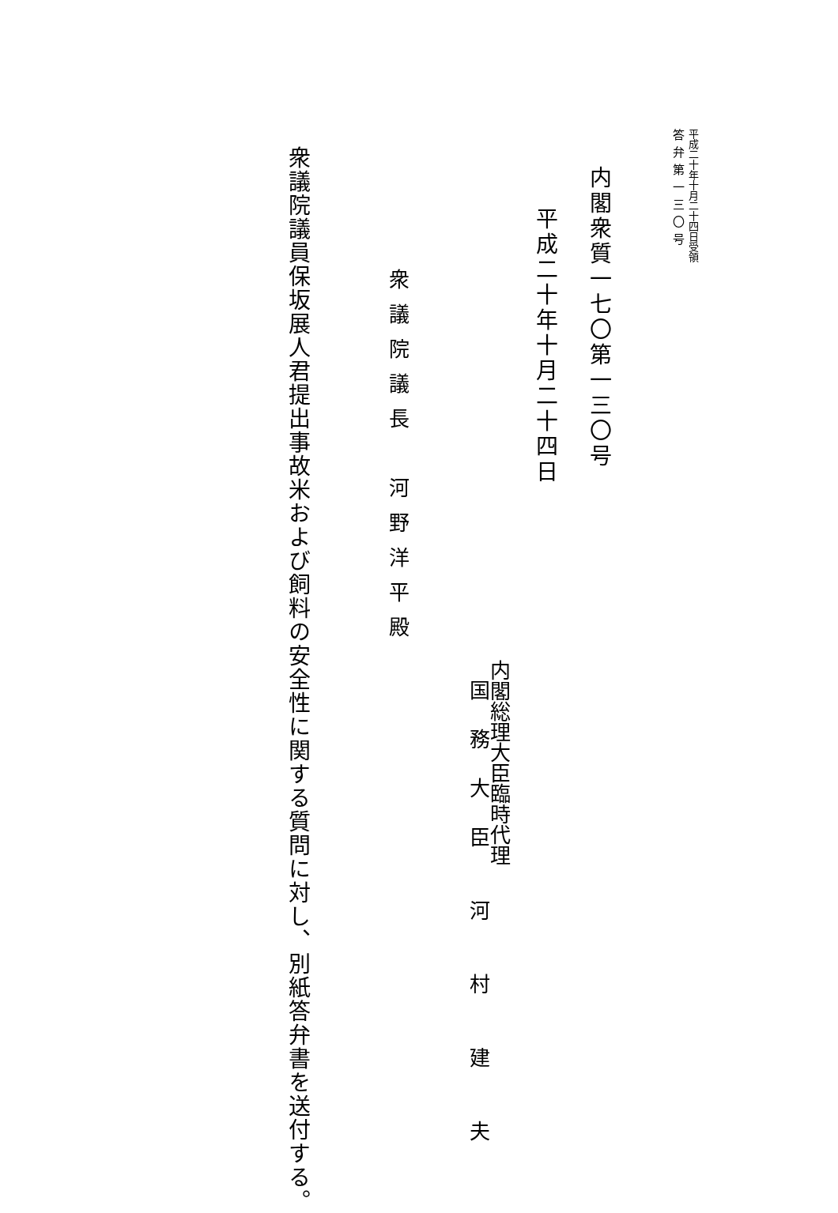平成二十年十月二十四日受領
答弁第一三〇号
内閣衆質一七〇第一三〇号
平成二十年十月二十四日
内閣総理大臣臨時代理
国　務　大　臣　　河　　村　　建　　夫
衆議院議長　河野洋平殿
衆議院議員保坂展人君提出事故米および飼料の安全性に関する質問に対し、別紙答弁書を送付する。